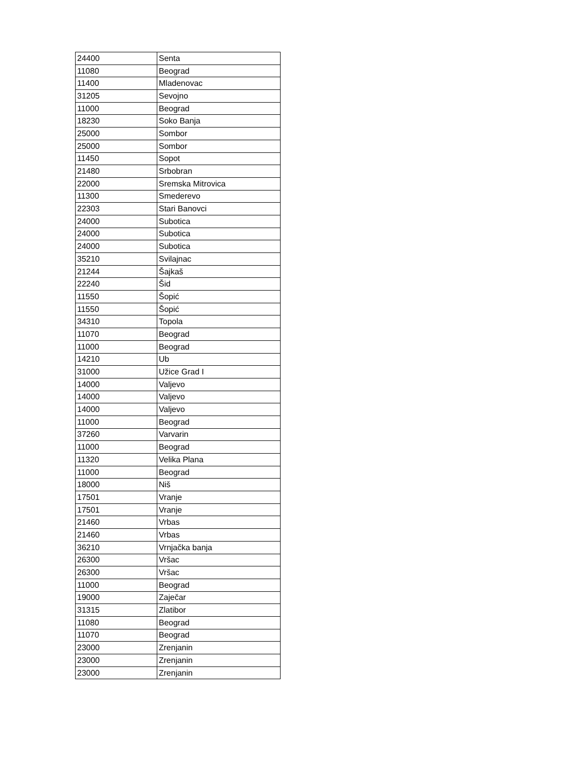| 24400 | Senta |
| 11080 | Beograd |
| 11400 | Mladenovac |
| 31205 | Sevojno |
| 11000 | Beograd |
| 18230 | Soko Banja |
| 25000 | Sombor |
| 25000 | Sombor |
| 11450 | Sopot |
| 21480 | Srbobran |
| 22000 | Sremska Mitrovica |
| 11300 | Smederevo |
| 22303 | Stari Banovci |
| 24000 | Subotica |
| 24000 | Subotica |
| 24000 | Subotica |
| 35210 | Svilajnac |
| 21244 | Šajkaš |
| 22240 | Šid |
| 11550 | Šopić |
| 11550 | Šopić |
| 34310 | Topola |
| 11070 | Beograd |
| 11000 | Beograd |
| 14210 | Ub |
| 31000 | Užice Grad I |
| 14000 | Valjevo |
| 14000 | Valjevo |
| 14000 | Valjevo |
| 11000 | Beograd |
| 37260 | Varvarin |
| 11000 | Beograd |
| 11320 | Velika Plana |
| 11000 | Beograd |
| 18000 | Niš |
| 17501 | Vranje |
| 17501 | Vranje |
| 21460 | Vrbas |
| 21460 | Vrbas |
| 36210 | Vrnjačka banja |
| 26300 | Vršac |
| 26300 | Vršac |
| 11000 | Beograd |
| 19000 | Zaječar |
| 31315 | Zlatibor |
| 11080 | Beograd |
| 11070 | Beograd |
| 23000 | Zrenjanin |
| 23000 | Zrenjanin |
| 23000 | Zrenjanin |